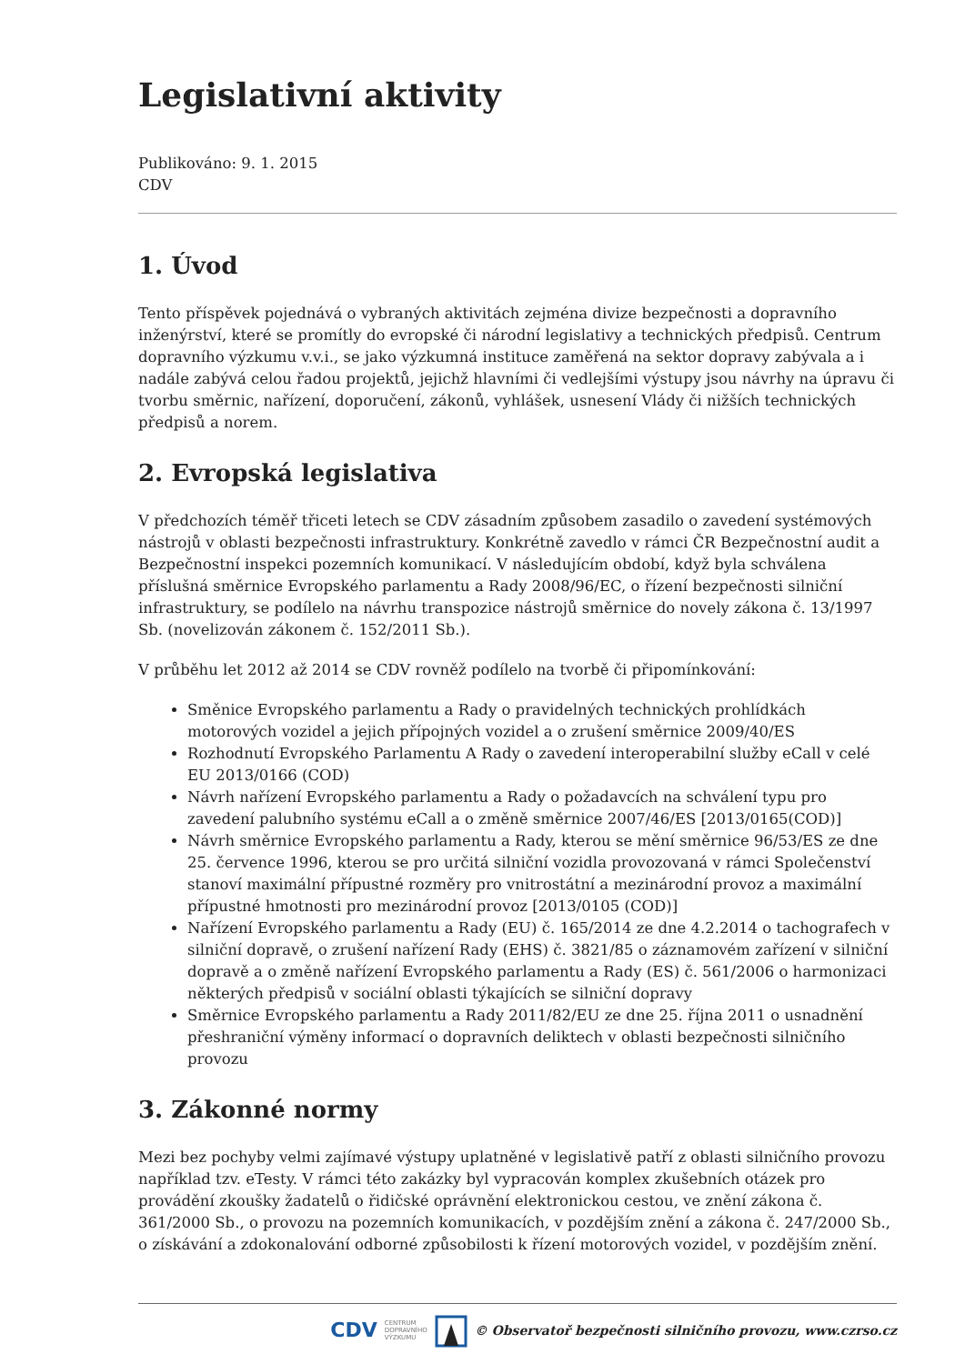Legislativní aktivity
Publikováno: 9. 1. 2015
CDV
1. Úvod
Tento příspěvek pojednává o vybraných aktivitách zejména divize bezpečnosti a dopravního inženýrství, které se promítly do evropské či národní legislativy a technických předpisů. Centrum dopravního výzkumu v.v.i., se jako výzkumná instituce zaměřená na sektor dopravy zabývala a i nadále zabývá celou řadou projektů, jejichž hlavními či vedlejšími výstupy jsou návrhy na úpravu či tvorbu směrnic, nařízení, doporučení, zákonů, vyhlášek, usnesení Vlády či nižších technických předpisů a norem.
2. Evropská legislativa
V předchozích téměř třiceti letech se CDV zásadním způsobem zasadilo o zavedení systémových nástrojů v oblasti bezpečnosti infrastruktury. Konkrétně zavedlo v rámci ČR Bezpečnostní audit a Bezpečnostní inspekci pozemních komunikací. V následujícím období, když byla schválena příslušná směrnice Evropského parlamentu a Rady 2008/96/EC, o řízení bezpečnosti silniční infrastruktury, se podílelo na návrhu transpozice nástrojů směrnice do novely zákona č. 13/1997 Sb. (novelizován zákonem č. 152/2011 Sb.).
V průběhu let 2012 až 2014 se CDV rovněž podílelo na tvorbě či připomínkování:
Směnice Evropského parlamentu a Rady o pravidelných technických prohlídkách motorových vozidel a jejich přípojných vozidel a o zrušení směrnice 2009/40/ES
Rozhodnutí Evropského Parlamentu A Rady o zavedení interoperabilní služby eCall v celé EU 2013/0166 (COD)
Návrh nařízení Evropského parlamentu a Rady o požadavcích na schválení typu pro zavedení palubního systému eCall a o změně směrnice 2007/46/ES [2013/0165(COD)]
Návrh směrnice Evropského parlamentu a Rady, kterou se mění směrnice 96/53/ES ze dne 25. července 1996, kterou se pro určitá silniční vozidla provozovaná v rámci Společenství stanoví maximální přípustné rozměry pro vnitrostátní a mezinárodní provoz a maximální přípustné hmotnosti pro mezinárodní provoz [2013/0105 (COD)]
Nařízení Evropského parlamentu a Rady (EU) č. 165/2014 ze dne 4.2.2014 o tachografech v silniční dopravě, o zrušení nařízení Rady (EHS) č. 3821/85 o záznamovém zařízení v silniční dopravě a o změně nařízení Evropského parlamentu a Rady (ES) č. 561/2006 o harmonizaci některých předpisů v sociální oblasti týkajících se silniční dopravy
Směrnice Evropského parlamentu a Rady 2011/82/EU ze dne 25. října 2011 o usnadnění přeshraniční výměny informací o dopravních deliktech v oblasti bezpečnosti silničního provozu
3. Zákonné normy
Mezi bez pochyby velmi zajímavé výstupy uplatněné v legislativě patří z oblasti silničního provozu například tzv. eTesty. V rámci této zakázky byl vypracován komplex zkušebních otázek pro provádění zkoušky žadatelů o řidičské oprávnění elektronickou cestou, ve znění zákona č. 361/2000 Sb., o provozu na pozemních komunikacích, v pozdějším znění a zákona č. 247/2000 Sb., o získávání a zdokonalování odborné způsobilosti k řízení motorových vozidel, v pozdějším znění.
CDV CENTRUM
DOPRAVNÍHO
VÝZKUMU © Observatoř bezpečnosti silničního provozu, www.czrso.cz